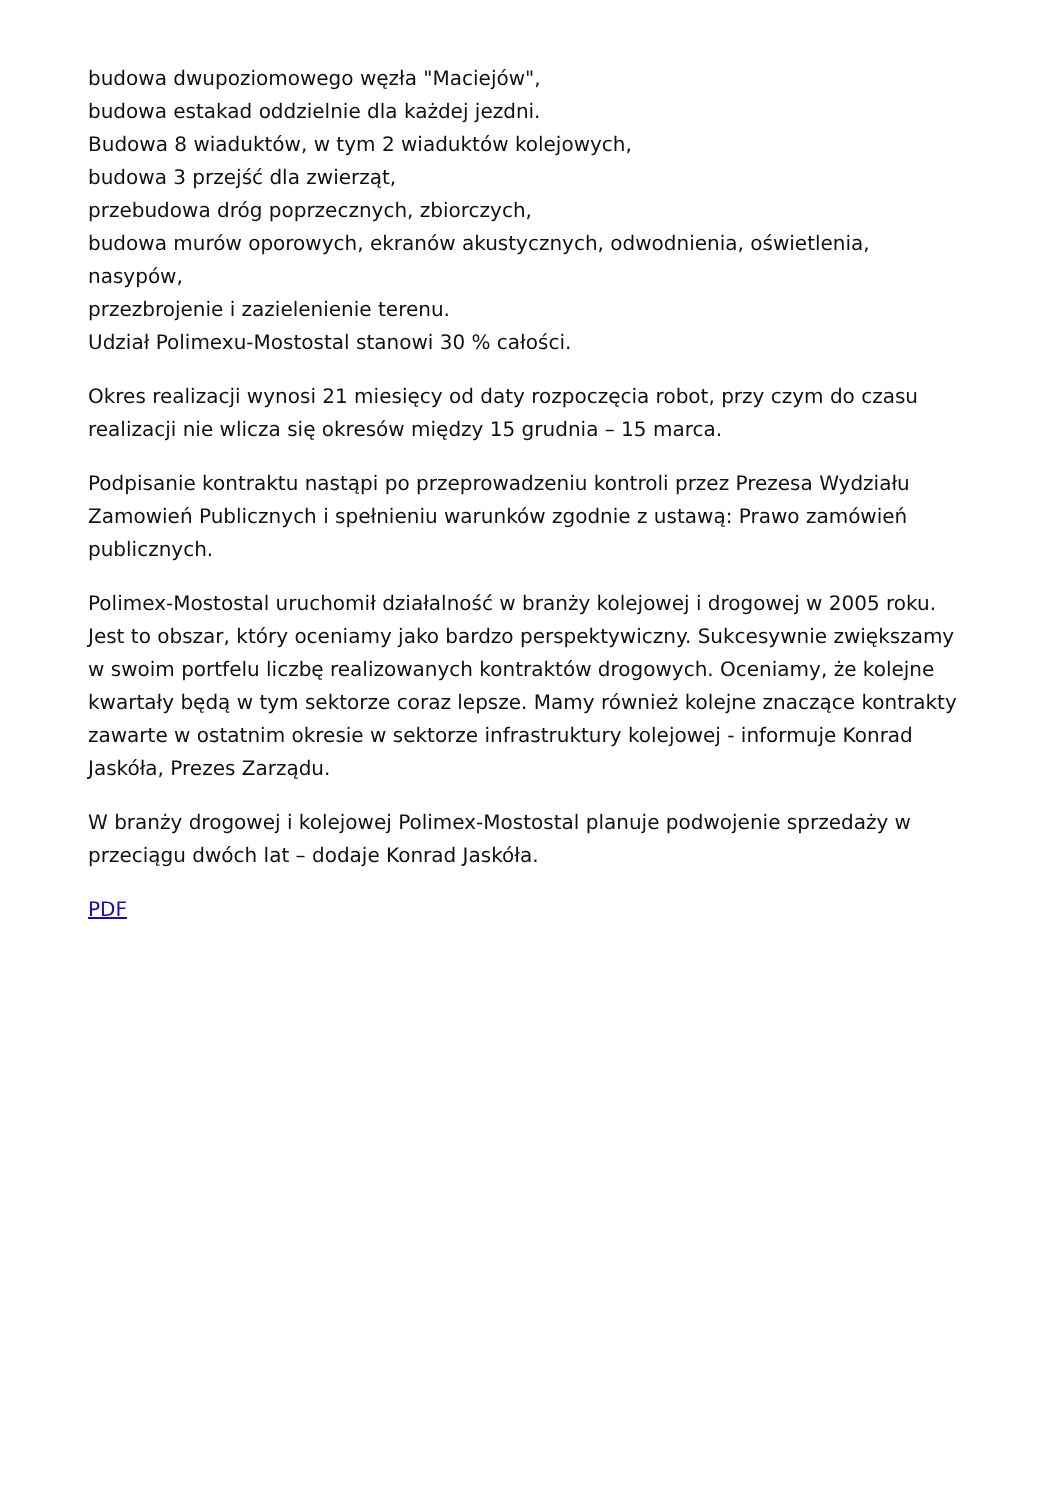budowa dwupoziomowego węzła "Maciejów",
budowa estakad oddzielnie dla każdej jezdni.
Budowa 8 wiaduktów, w tym 2 wiaduktów kolejowych,
budowa 3 przejść dla zwierząt,
przebudowa dróg poprzecznych, zbiorczych,
budowa murów oporowych, ekranów akustycznych, odwodnienia, oświetlenia, nasypów,
przezbrojenie i zazielenienie terenu.
Udział Polimexu-Mostostal stanowi 30 % całości.
Okres realizacji wynosi 21 miesięcy od daty rozpoczęcia robot, przy czym do czasu realizacji nie wlicza się okresów między 15 grudnia – 15 marca.
Podpisanie kontraktu nastąpi po przeprowadzeniu kontroli przez Prezesa Wydziału Zamowień Publicznych i spełnieniu warunków zgodnie z ustawą: Prawo zamówień publicznych.
Polimex-Mostostal uruchomił działalność w branży kolejowej i drogowej w 2005 roku. Jest to obszar, który oceniamy jako bardzo perspektywiczny. Sukcesywnie zwiększamy w swoim portfelu liczbę realizowanych kontraktów drogowych. Oceniamy, że kolejne kwartały będą w tym sektorze coraz lepsze. Mamy również kolejne znaczące kontrakty zawarte w ostatnim okresie w sektorze infrastruktury kolejowej - informuje Konrad Jaskóła, Prezes Zarządu.
W branży drogowej i kolejowej Polimex-Mostostal planuje podwojenie sprzedaży w przeciągu dwóch lat – dodaje Konrad Jaskóła.
PDF